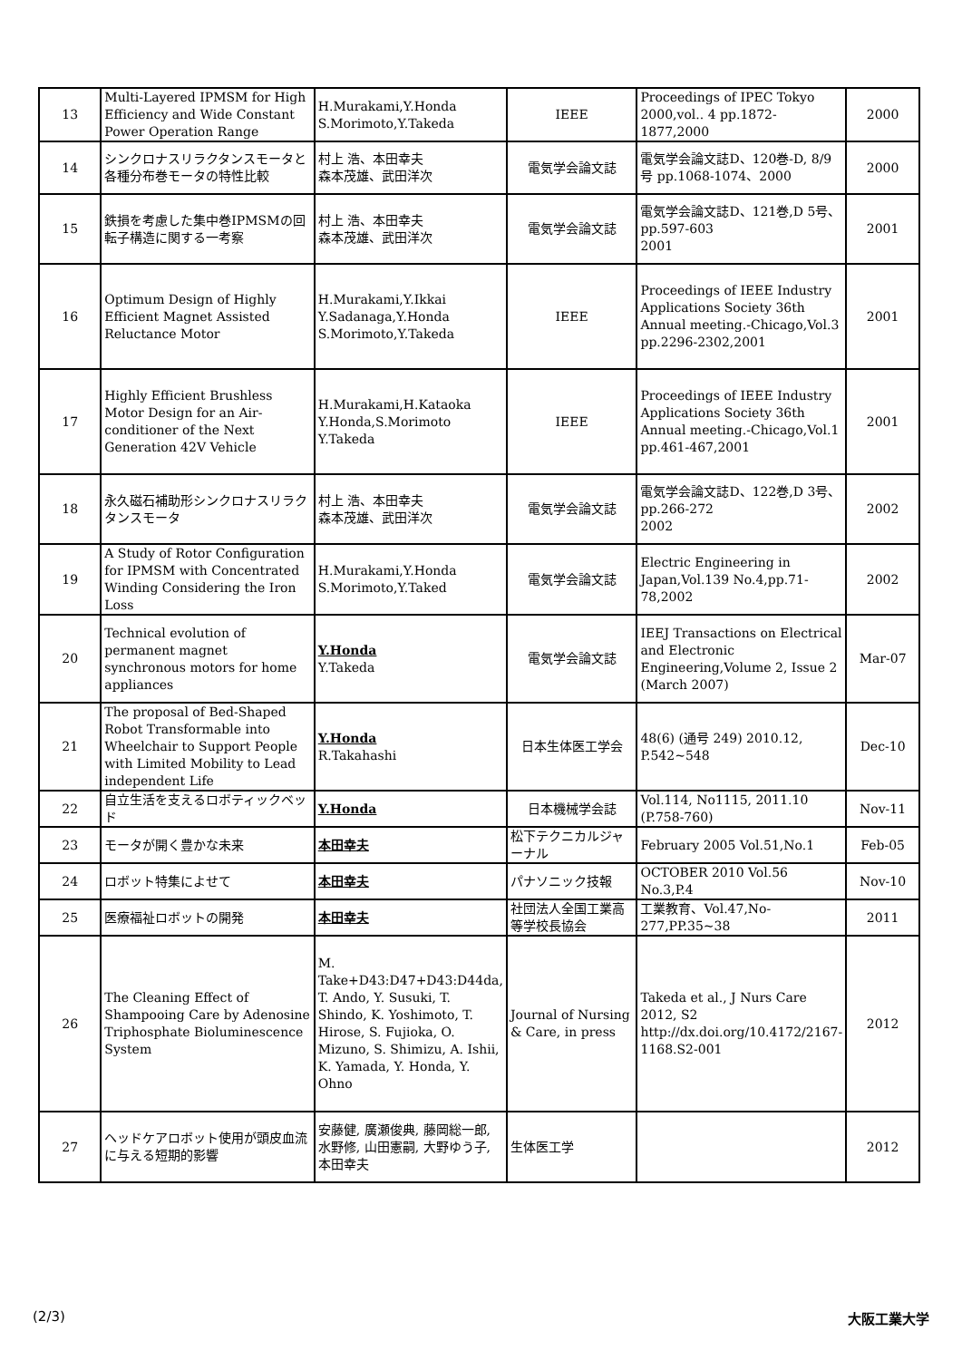| 13 | Multi-Layered IPMSM for High Efficiency and Wide Constant Power Operation Range | H.Murakami,Y.Honda S.Morimoto,Y.Takeda | IEEE | Proceedings of IPEC Tokyo 2000,vol.. 4 pp.1872-1877,2000 | 2000 |
| 14 | シンクロナスリラクタンスモータと各種分布巻モータの特性比較 | 村上 浩、本田幸夫 森本茂雄、武田洋次 | 電気学会論文誌 | 電気学会論文誌D、120巻-D, 8/9号 pp.1068-1074、2000 | 2000 |
| 15 | 鉄損を考慮した集中巻IPMSMの回転子構造に関する一考察 | 村上 浩、本田幸夫 森本茂雄、武田洋次 | 電気学会論文誌 | 電気学会論文誌D、121巻,D 5号、pp.597-603 2001 | 2001 |
| 16 | Optimum Design of Highly Efficient Magnet Assisted Reluctance Motor | H.Murakami,Y.Ikkai Y.Sadanaga,Y.Honda S.Morimoto,Y.Takeda | IEEE | Proceedings of IEEE Industry Applications Society 36th Annual meeting.-Chicago,Vol.3 pp.2296-2302,2001 | 2001 |
| 17 | Highly Efficient Brushless Motor Design for an Air-conditioner of the Next Generation 42V Vehicle | H.Murakami,H.Kataoka Y.Honda,S.Morimoto Y.Takeda | IEEE | Proceedings of IEEE Industry Applications Society 36th Annual meeting.-Chicago,Vol.1 pp.461-467,2001 | 2001 |
| 18 | 永久磁石補助形シンクロナスリラクタンスモータ | 村上 浩、本田幸夫 森本茂雄、武田洋次 | 電気学会論文誌 | 電気学会論文誌D、122巻,D 3号、pp.266-272 2002 | 2002 |
| 19 | A Study of Rotor Configuration for IPMSM with Concentrated Winding Considering the Iron Loss | H.Murakami,Y.Honda S.Morimoto,Y.Taked | 電気学会論文誌 | Electric Engineering in Japan,Vol.139 No.4,pp.71-78,2002 | 2002 |
| 20 | Technical evolution of permanent magnet synchronous motors for home appliances | Y.Honda Y.Takeda | 電気学会論文誌 | IEEJ Transactions on Electrical and Electronic Engineering,Volume 2, Issue 2 (March 2007) | Mar-07 |
| 21 | The proposal of Bed-Shaped Robot Transformable into Wheelchair to Support People with Limited Mobility to Lead independent Life | Y.Honda R.Takahashi | 日本生体医工学会 | 48(6) (通号 249) 2010.12, P.542~548 | Dec-10 |
| 22 | 自立生活を支えるロボティックベッド | Y.Honda | 日本機械学会誌 | Vol.114, No1115, 2011.10 (P.758-760) | Nov-11 |
| 23 | モータが開く豊かな未来 | 本田幸夫 | 松下テクニカルジャーナル | February 2005 Vol.51,No.1 | Feb-05 |
| 24 | ロボット特集によせて | 本田幸夫 | パナソニック技報 | OCTOBER 2010 Vol.56 No.3,P.4 | Nov-10 |
| 25 | 医療福祉ロボットの開発 | 本田幸夫 | 社団法人全国工業高等学校長協会 | 工業教育、Vol.47,No-277,PP.35~38 | 2011 |
| 26 | The Cleaning Effect of Shampooing Care by Adenosine Triphosphate Bioluminescence System | M. Take+D43:D47+D43:D44da, T. Ando, Y. Susuki, T. Shindo, K. Yoshimoto, T. Hirose, S. Fujioka, O. Mizuno, S. Shimizu, A. Ishii, K. Yamada, Y. Honda, Y. Ohno | Journal of Nursing & Care, in press | Takeda et al., J Nurs Care 2012, S2 http://dx.doi.org/10.4172/2167-1168.S2-001 | 2012 |
| 27 | ヘッドケアロボット使用が頭皮血流に与える短期的影響 | 安藤健, 廣瀬俊典, 藤岡総一郎, 水野修, 山田憲嗣, 大野ゆう子, 本田幸夫 | 生体医工学 | | 2012 |
(2/3) 大阪工業大学